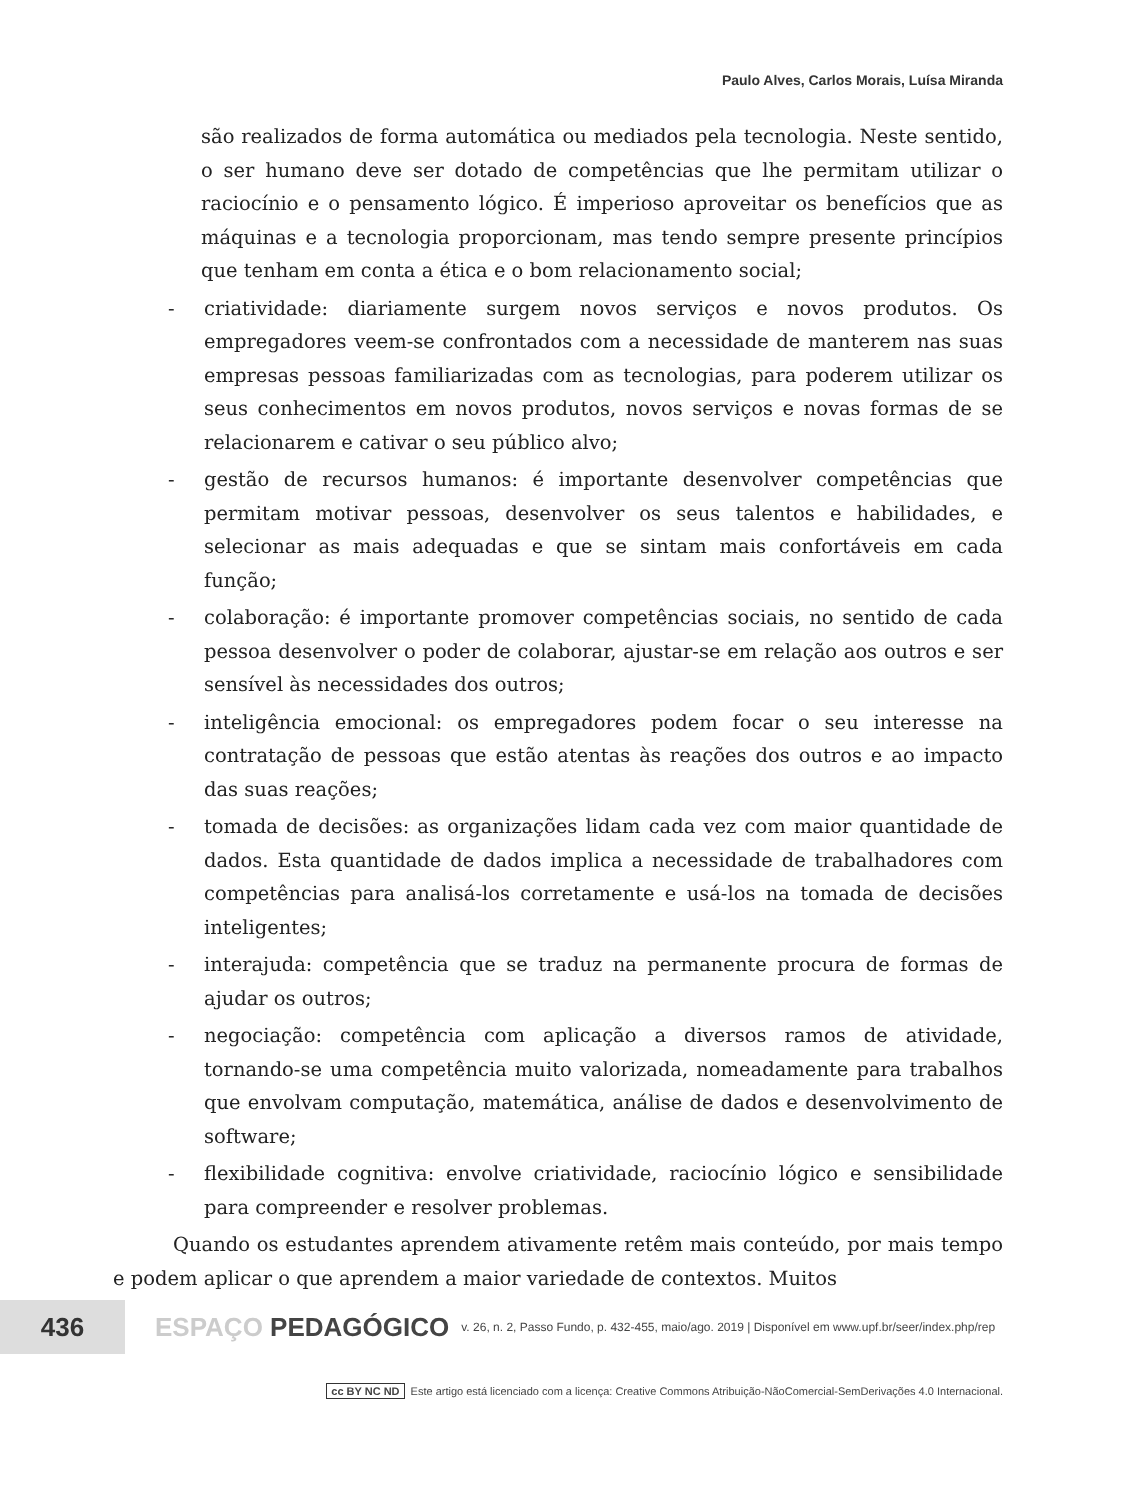Paulo Alves, Carlos Morais, Luísa Miranda
são realizados de forma automática ou mediados pela tecnologia. Neste sentido, o ser humano deve ser dotado de competências que lhe permitam utilizar o raciocínio e o pensamento lógico. É imperioso aproveitar os benefícios que as máquinas e a tecnologia proporcionam, mas tendo sempre presente princípios que tenham em conta a ética e o bom relacionamento social;
- criatividade: diariamente surgem novos serviços e novos produtos. Os empregadores veem-se confrontados com a necessidade de manterem nas suas empresas pessoas familiarizadas com as tecnologias, para poderem utilizar os seus conhecimentos em novos produtos, novos serviços e novas formas de se relacionarem e cativar o seu público alvo;
- gestão de recursos humanos: é importante desenvolver competências que permitam motivar pessoas, desenvolver os seus talentos e habilidades, e selecionar as mais adequadas e que se sintam mais confortáveis em cada função;
- colaboração: é importante promover competências sociais, no sentido de cada pessoa desenvolver o poder de colaborar, ajustar-se em relação aos outros e ser sensível às necessidades dos outros;
- inteligência emocional: os empregadores podem focar o seu interesse na contratação de pessoas que estão atentas às reações dos outros e ao impacto das suas reações;
- tomada de decisões: as organizações lidam cada vez com maior quantidade de dados. Esta quantidade de dados implica a necessidade de trabalhadores com competências para analisá-los corretamente e usá-los na tomada de decisões inteligentes;
- interajuda: competência que se traduz na permanente procura de formas de ajudar os outros;
- negociação: competência com aplicação a diversos ramos de atividade, tornando-se uma competência muito valorizada, nomeadamente para trabalhos que envolvam computação, matemática, análise de dados e desenvolvimento de software;
- flexibilidade cognitiva: envolve criatividade, raciocínio lógico e sensibilidade para compreender e resolver problemas.
Quando os estudantes aprendem ativamente retêm mais conteúdo, por mais tempo e podem aplicar o que aprendem a maior variedade de contextos. Muitos
436
ESPAÇO PEDAGÓGICO
v. 26, n. 2, Passo Fundo, p. 432-455, maio/ago. 2019 | Disponível em www.upf.br/seer/index.php/rep
cc BY NC ND Este artigo está licenciado com a licença: Creative Commons Atribuição-NãoComercial-SemDerivações 4.0 Internacional.